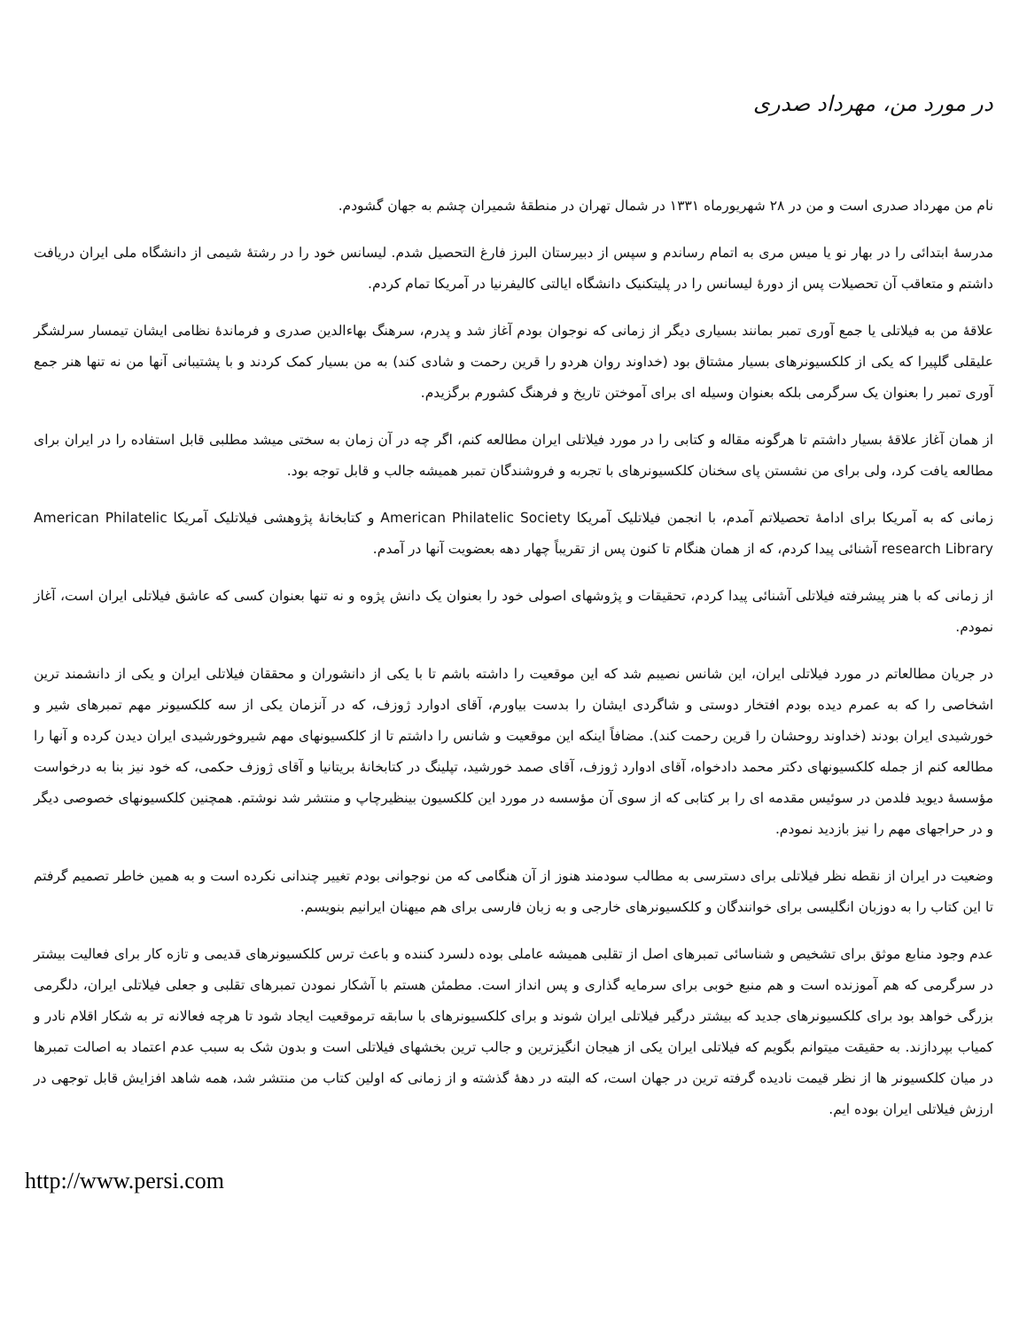در مورد من، مهرداد صدری
نام من مهرداد صدری است و من در ۲۸ شهریورماه ۱۳۳۱ در شمال تهران در منطقهٔ شمیران چشم به جهان گشودم.
مدرسهٔ ابتدائی را در بهار نو یا میس مری به اتمام رساندم و سپس از دبیرستان البرز فارغ التحصیل شدم. لیسانس خود را در رشتهٔ شیمی از دانشگاه ملی ایران دریافت داشتم و متعاقب آن تحصیلات پس از دورهٔ لیسانس را در پلیتکنیک دانشگاه ایالتی کالیفرنیا در آمریکا تمام کردم.
علاقهٔ من به فیلاتلی یا جمع آوری تمبر بمانند بسیاری دیگر از زمانی که نوجوان بودم آغاز شد و پدرم، سرهنگ بهاءالدین صدری و فرماندهٔ نظامی ایشان تیمسار سرلشگر علیقلی گلپیرا که یکی از کلکسیونرهای بسیار مشتاق بود (خداوند روان هردو را قرین رحمت و شادی کند) به من بسیار کمک کردند و با پشتیبانی آنها من نه تنها هنر جمع آوری تمبر را بعنوان یک سرگرمی بلکه بعنوان وسیله ای برای آموختن تاریخ و فرهنگ کشورم برگزیدم.
از همان آغاز علاقهٔ بسیار داشتم تا هرگونه مقاله و کتابی را در مورد فیلاتلی ایران مطالعه کنم، اگر چه در آن زمان به سختی میشد مطلبی قابل استفاده را در ایران برای مطالعه یافت کرد، ولی برای من نشستن پای سخنان کلکسیونرهای با تجربه و فروشندگان تمبر همیشه جالب و قابل توجه بود.
زمانی که به آمریکا برای ادامهٔ تحصیلاتم آمدم، با انجمن فیلاتلیک آمریکا American Philatelic Society و کتابخانهٔ پژوهشی فیلاتلیک آمریکا American Philatelic research Library آشنائی پیدا کردم، که از همان هنگام تا کنون پس از تقریباً چهار دهه بعضویت آنها در آمدم.
از زمانی که با هنر پیشرفته فیلاتلی آشنائی پیدا کردم، تحقیقات و پژوشهای اصولی خود را بعنوان یک دانش پژوه و نه تنها بعنوان کسی که عاشق فیلاتلی ایران است، آغاز نمودم.
در جریان مطالعاتم در مورد فیلاتلی ایران، این شانس نصیبم شد که این موقعیت را داشته باشم تا با یکی از دانشوران و محققان فیلاتلی ایران و یکی از دانشمند ترین اشخاصی را که به عمرم دیده بودم افتخار دوستی و شاگردی ایشان را بدست بیاورم، آقای ادوارد ژوزف، که در آنزمان یکی از سه کلکسیونر مهم تمبرهای شیر و خورشیدی ایران بودند (خداوند روحشان را قرین رحمت کند). مضافاً اینکه این موقعیت و شانس را داشتم تا از کلکسیونهای مهم شیروخورشیدی ایران دیدن کرده و آنها را مطالعه کنم از جمله کلکسیونهای دکتر محمد دادخواه، آقای ادوارد ژوزف، آقای صمد خورشید، تپلینگ در کتابخانهٔ بریتانیا و آقای ژوزف حکمی، که خود نیز بنا به درخواست مؤسسهٔ دیوید فلدمن در سوئیس مقدمه ای را بر کتابی که از سوی آن مؤسسه در مورد این کلکسیون بینظیرچاپ و منتشر شد نوشتم. همچنین کلکسیونهای خصوصی دیگر و در حراجهای مهم را نیز بازدید نمودم.
وضعیت در ایران از نقطه نظر فیلاتلی برای دسترسی به مطالب سودمند هنوز از آن هنگامی که من نوجوانی بودم تغییر چندانی نکرده است و به همین خاطر تصمیم گرفتم تا این کتاب را به دوزبان انگلیسی برای خوانندگان و کلکسیونرهای خارجی و به زبان فارسی برای هم میهنان ایرانیم بنویسم.
عدم وجود منابع موثق برای تشخیص و شناسائی تمبرهای اصل از تقلبی همیشه عاملی بوده دلسرد کننده و باعث ترس کلکسیونرهای قدیمی و تازه کار برای فعالیت بیشتر در سرگرمی که هم آموزنده است و هم منبع خوبی برای سرمایه گذاری و پس انداز است. مطمئن هستم با آشکار نمودن تمبرهای تقلبی و جعلی فیلاتلی ایران، دلگرمی بزرگی خواهد بود برای کلکسیونرهای جدید که بیشتر درگیر فیلاتلی ایران شوند و برای کلکسیونرهای با سابقه ترموقعیت ایجاد شود تا هرچه فعالانه تر به شکار اقلام نادر و کمیاب بپردازند. به حقیقت میتوانم بگویم که فیلاتلی ایران یکی از هیجان انگیزترین و جالب ترین بخشهای فیلاتلی است و بدون شک به سبب عدم اعتماد به اصالت تمبرها در میان کلکسیونر ها از نظر قیمت نادیده گرفته ترین در جهان است، که البته در دههٔ گذشته و از زمانی که اولین کتاب من منتشر شد، همه شاهد افزایش قابل توجهی در ارزش فیلاتلی ایران بوده ایم.
http://www.persi.com